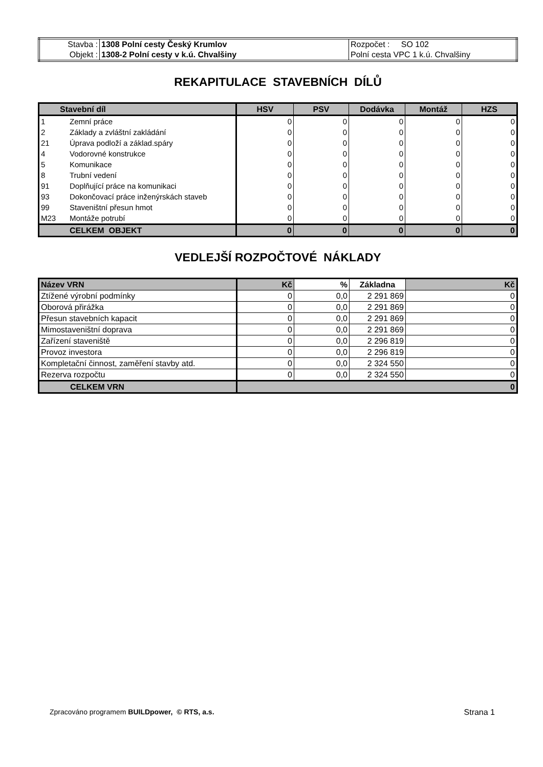| Stavba : | 1308 Polní cesty Český Krumlov | Rozpočet : SO 102 |
| Objekt : | 1308-2 Polní cesty v k.ú. Chvalšiny | Polní cesta VPC 1 k.ú. Chvalšiny |
REKAPITULACE STAVEBNÍCH DÍLŮ
| Stavební díl | | HSV | PSV | Dodávka | Montáž | HZS |
| --- | --- | --- | --- | --- | --- | --- |
| 1 | Zemní práce | 0 | 0 | 0 | 0 | 0 |
| 2 | Základy a zvláštní zakládání | 0 | 0 | 0 | 0 | 0 |
| 21 | Úprava podloží a základ.spáry | 0 | 0 | 0 | 0 | 0 |
| 4 | Vodorovné konstrukce | 0 | 0 | 0 | 0 | 0 |
| 5 | Komunikace | 0 | 0 | 0 | 0 | 0 |
| 8 | Trubní vedení | 0 | 0 | 0 | 0 | 0 |
| 91 | Doplňující práce na komunikaci | 0 | 0 | 0 | 0 | 0 |
| 93 | Dokončovací práce inženýrskách staveb | 0 | 0 | 0 | 0 | 0 |
| 99 | Staveništní přesun hmot | 0 | 0 | 0 | 0 | 0 |
| M23 | Montáže potrubí | 0 | 0 | 0 | 0 | 0 |
| | CELKEM OBJEKT | 0 | 0 | 0 | 0 | 0 |
VEDLEJŠÍ ROZPOČTOVÉ NÁKLADY
| Název VRN | Kč | % | Základna | Kč |
| Ztížené výrobní podmínky | 0 | 0,0 | 2 291 869 | 0 |
| Oborová přirážka | 0 | 0,0 | 2 291 869 | 0 |
| Přesun stavebních kapacit | 0 | 0,0 | 2 291 869 | 0 |
| Mimostaveništní doprava | 0 | 0,0 | 2 291 869 | 0 |
| Zařízení staveniště | 0 | 0,0 | 2 296 819 | 0 |
| Provoz investora | 0 | 0,0 | 2 296 819 | 0 |
| Kompletační činnost, zaměření stavby atd. | 0 | 0,0 | 2 324 550 | 0 |
| Rezerva rozpočtu | 0 | 0,0 | 2 324 550 | 0 |
| CELKEM VRN | 0 | | | |
Zpracováno programem BUILDpower, © RTS, a.s. Strana 1